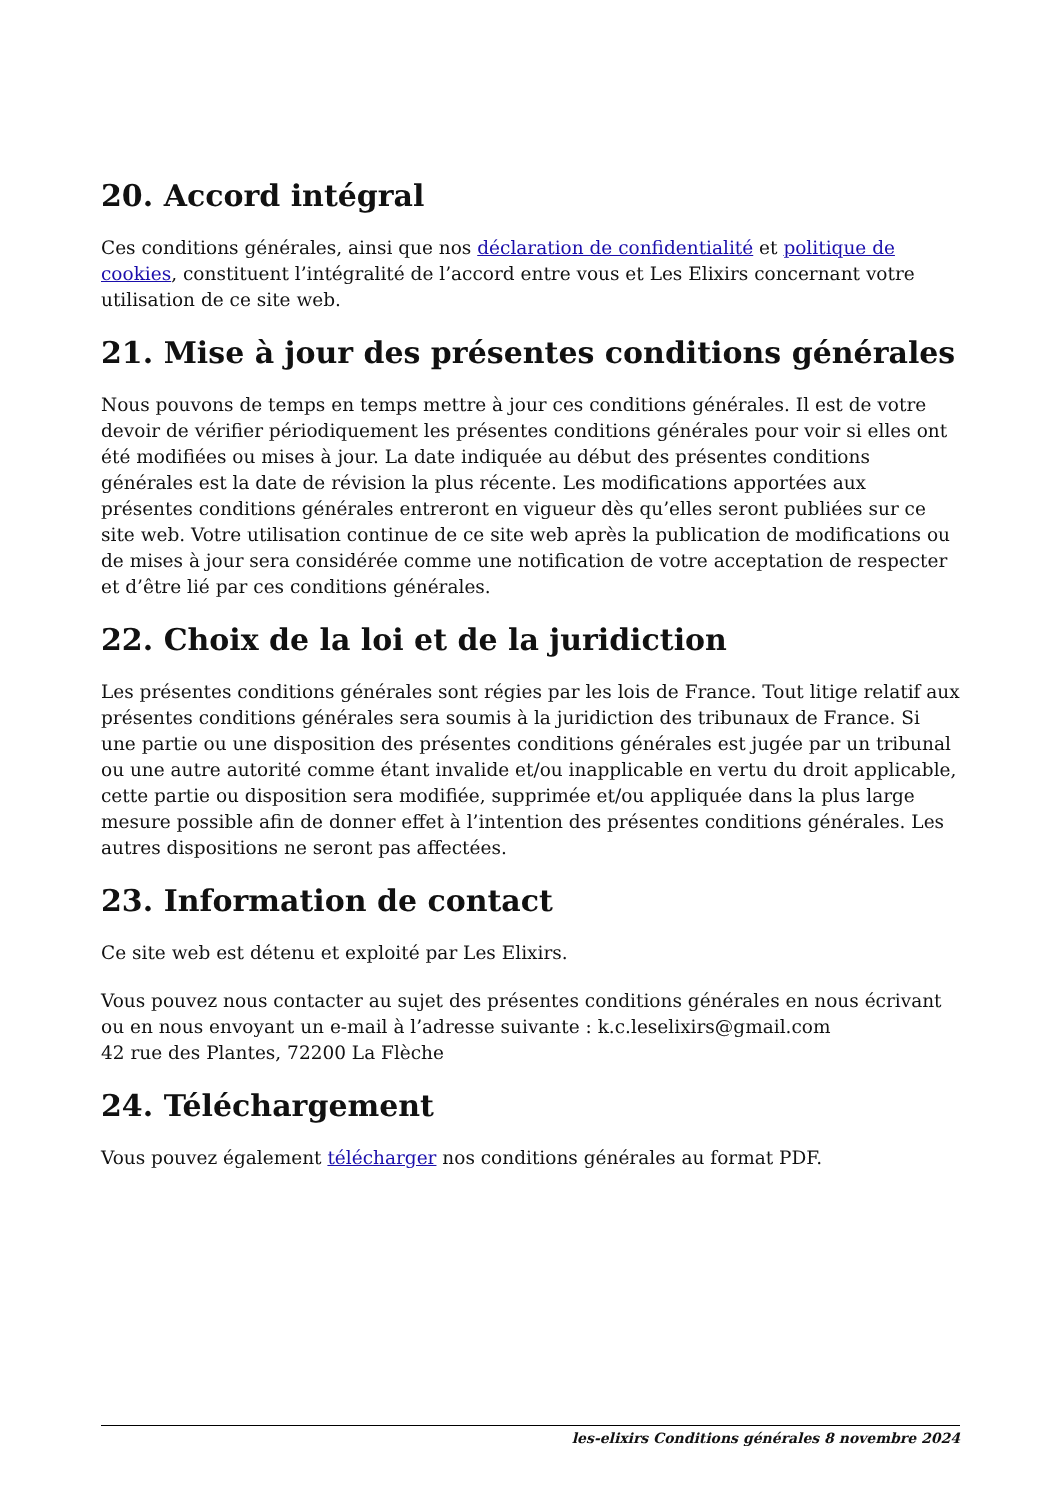20. Accord intégral
Ces conditions générales, ainsi que nos déclaration de confidentialité et politique de cookies, constituent l’intégralité de l’accord entre vous et Les Elixirs concernant votre utilisation de ce site web.
21. Mise à jour des présentes conditions générales
Nous pouvons de temps en temps mettre à jour ces conditions générales. Il est de votre devoir de vérifier périodiquement les présentes conditions générales pour voir si elles ont été modifiées ou mises à jour. La date indiquée au début des présentes conditions générales est la date de révision la plus récente. Les modifications apportées aux présentes conditions générales entreront en vigueur dès qu’elles seront publiées sur ce site web. Votre utilisation continue de ce site web après la publication de modifications ou de mises à jour sera considérée comme une notification de votre acceptation de respecter et d’être lié par ces conditions générales.
22. Choix de la loi et de la juridiction
Les présentes conditions générales sont régies par les lois de France. Tout litige relatif aux présentes conditions générales sera soumis à la juridiction des tribunaux de France. Si une partie ou une disposition des présentes conditions générales est jugée par un tribunal ou une autre autorité comme étant invalide et/ou inapplicable en vertu du droit applicable, cette partie ou disposition sera modifiée, supprimée et/ou appliquée dans la plus large mesure possible afin de donner effet à l’intention des présentes conditions générales. Les autres dispositions ne seront pas affectées.
23. Information de contact
Ce site web est détenu et exploité par Les Elixirs.
Vous pouvez nous contacter au sujet des présentes conditions générales en nous écrivant ou en nous envoyant un e-mail à l’adresse suivante : k.c.leselixirs@gmail.com
42 rue des Plantes, 72200 La Flèche
24. Téléchargement
Vous pouvez également télécharger nos conditions générales au format PDF.
les-elixirs Conditions générales 8 novembre 2024